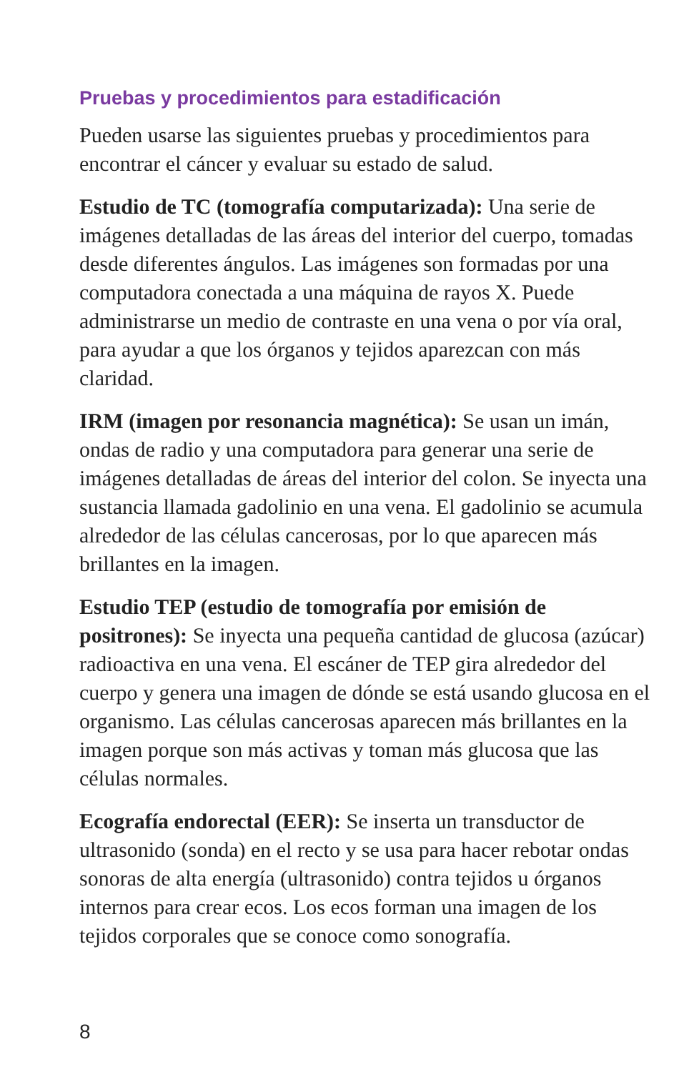Pruebas y procedimientos para estadificación
Pueden usarse las siguientes pruebas y procedimientos para encontrar el cáncer y evaluar su estado de salud.
Estudio de TC (tomografía computarizada): Una serie de imágenes detalladas de las áreas del interior del cuerpo, tomadas desde diferentes ángulos. Las imágenes son formadas por una computadora conectada a una máquina de rayos X. Puede administrarse un medio de contraste en una vena o por vía oral, para ayudar a que los órganos y tejidos aparezcan con más claridad.
IRM (imagen por resonancia magnética): Se usan un imán, ondas de radio y una computadora para generar una serie de imágenes detalladas de áreas del interior del colon. Se inyecta una sustancia llamada gadolinio en una vena. El gadolinio se acumula alrededor de las células cancerosas, por lo que aparecen más brillantes en la imagen.
Estudio TEP (estudio de tomografía por emisión de positrones): Se inyecta una pequeña cantidad de glucosa (azúcar) radioactiva en una vena. El escáner de TEP gira alrededor del cuerpo y genera una imagen de dónde se está usando glucosa en el organismo. Las células cancerosas aparecen más brillantes en la imagen porque son más activas y toman más glucosa que las células normales.
Ecografía endorectal (EER): Se inserta un transductor de ultrasonido (sonda) en el recto y se usa para hacer rebotar ondas sonoras de alta energía (ultrasonido) contra tejidos u órganos internos para crear ecos. Los ecos forman una imagen de los tejidos corporales que se conoce como sonografía.
8